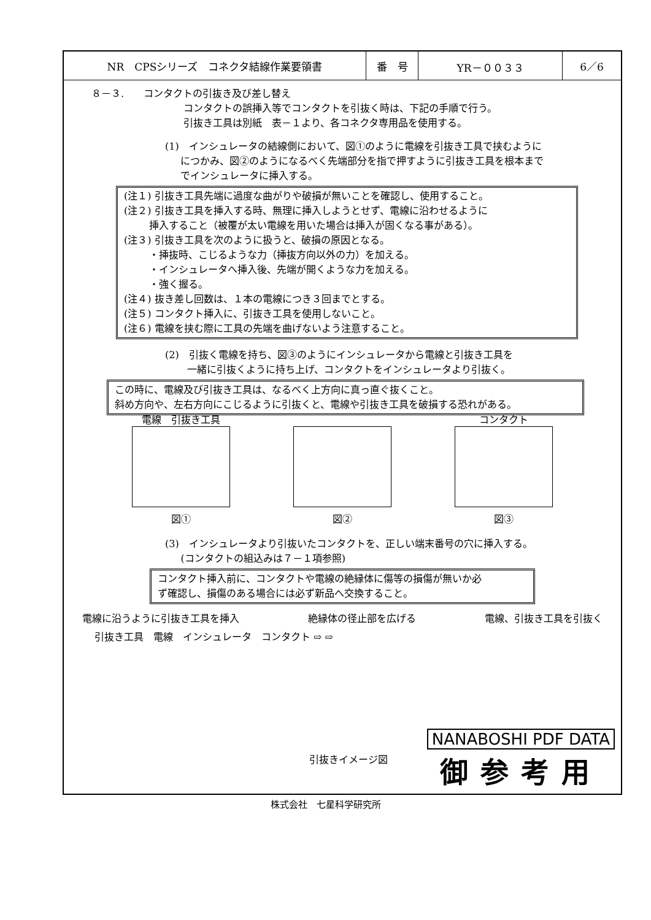| NR CPSシリーズ コネクタ結線作業要領書 | 番 号 | YR－００３３ | 6／6 |
８－３.　　コンタクトの引抜き及び差し替え
コンタクトの誤挿入等でコンタクトを引抜く時は、下記の手順で行う。
引抜き工具は別紙　表－１より、各コネクタ専用品を使用する。
(1)　インシュレータの結線側において、図①のように電線を引抜き工具で挟むように
につかみ、図②のようになるべく先端部分を指で押すように引抜き工具を根本まで
でインシュレータに挿入する。
(注１) 引抜き工具先端に過度な曲がりや破損が無いことを確認し、使用すること。
(注２) 引抜き工具を挿入する時、無理に挿入しようとせず、電線に沿わせるように
挿入すること（被覆が太い電線を用いた場合は挿入が固くなる事がある）。
(注３) 引抜き工具を次のように扱うと、破損の原因となる。
・挿抜時、こじるような力（挿抜方向以外の力）を加える。
・インシュレータへ挿入後、先端が開くような力を加える。
・強く握る。
(注４) 抜き差し回数は、１本の電線につき３回までとする。
(注５) コンタクト挿入に、引抜き工具を使用しないこと。
(注６) 電線を挟む際に工具の先端を曲げないよう注意すること。
(2)　引抜く電線を持ち、図③のようにインシュレータから電線と引抜き工具を
一緒に引抜くように持ち上げ、コンタクトをインシュレータより引抜く。
この時に、電線及び引抜き工具は、なるべく上方向に真っ直ぐ抜くこと。
斜め方向や、左右方向にこじるように引抜くと、電線や引抜き工具を破損する恐れがある。
電線　引抜き工具
図①
図②
コンタクト
図③
(3)　インシュレータより引抜いたコンタクトを、正しい端末番号の穴に挿入する。
(コンタクトの組込みは７－１項参照)
コンタクト挿入前に、コンタクトや電線の絶縁体に傷等の損傷が無いか必
ず確認し、損傷のある場合には必ず新品へ交換すること。
電線に沿うように引抜き工具を挿入 絶縁体の径止部を広げる 電線、引抜き工具を引抜く
引抜き工具　電線　インシュレータ　コンタクト ⇨ ⇨
引抜きイメージ図
NANABOSHI PDF DATA
御参考用
株式会社　七星科学研究所